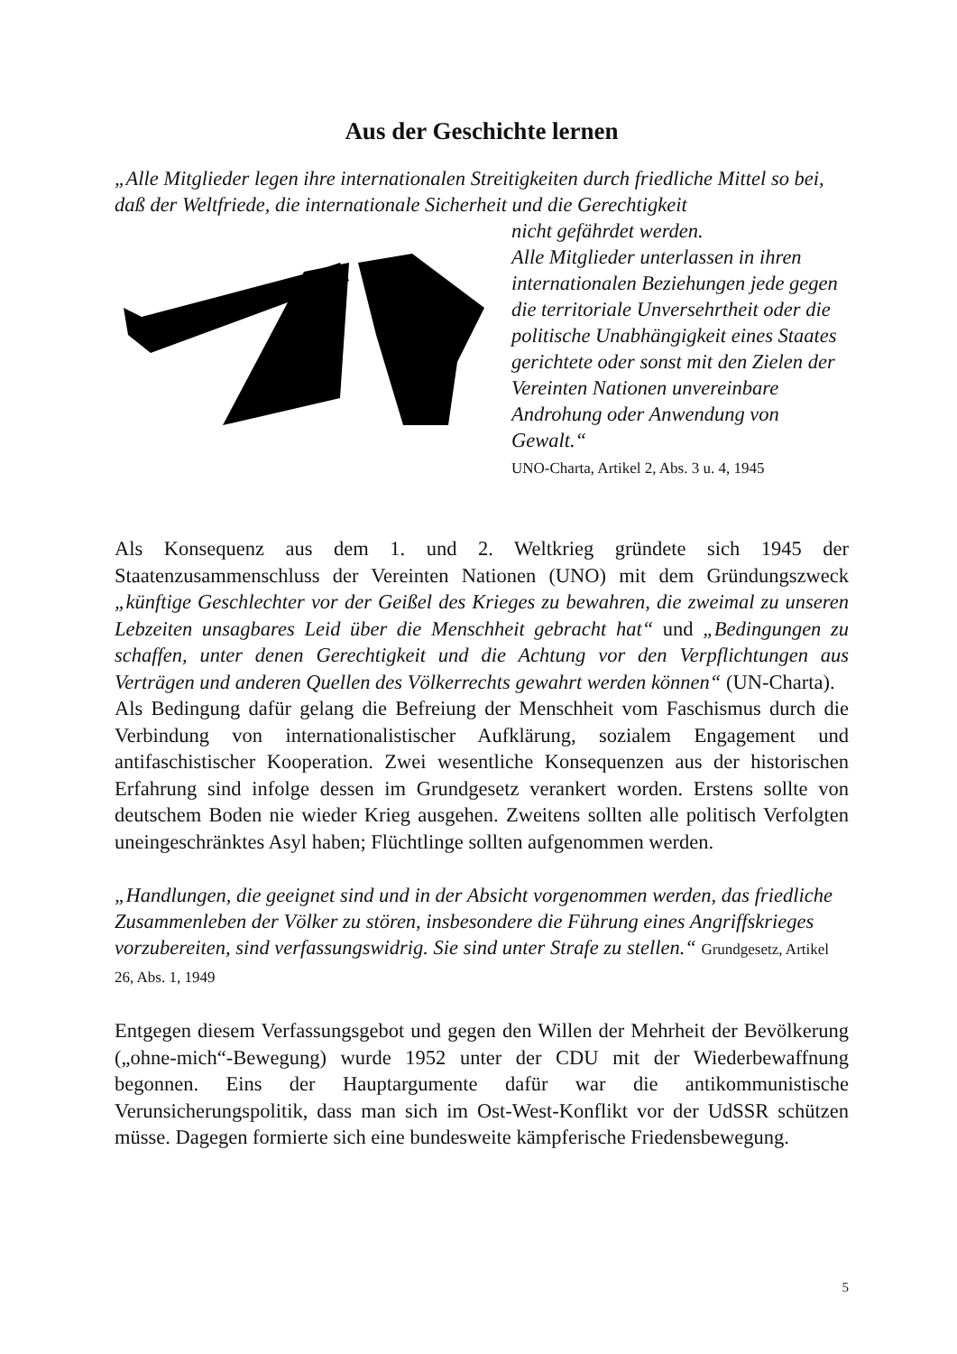Aus der Geschichte lernen
„Alle Mitglieder legen ihre internationalen Streitigkeiten durch friedliche Mittel so bei, daß der Weltfriede, die internationale Sicherheit und die Gerechtigkeit
nicht gefährdet werden.
Alle Mitglieder unterlassen in ihren internationalen Beziehungen jede gegen die territoriale Unversehrtheit oder die politische Unabhängigkeit eines Staates gerichtete oder sonst mit den Zielen der Vereinten Nationen unvereinbare Androhung oder Anwendung von Gewalt.“
UNO-Charta, Artikel 2, Abs. 3 u. 4, 1945
Als Konsequenz aus dem 1. und 2. Weltkrieg gründete sich 1945 der Staatenzusammenschluss der Vereinten Nationen (UNO) mit dem Gründungszweck „künftige Geschlechter vor der Geißel des Krieges zu bewahren, die zweimal zu unseren Lebzeiten unsagbares Leid über die Menschheit gebracht hat“ und „Bedingungen zu schaffen, unter denen Gerechtigkeit und die Achtung vor den Verpflichtungen aus Verträgen und anderen Quellen des Völkerrechts gewahrt werden können“ (UN-Charta).
Als Bedingung dafür gelang die Befreiung der Menschheit vom Faschismus durch die Verbindung von internationalistischer Aufklärung, sozialem Engagement und antifaschistischer Kooperation. Zwei wesentliche Konsequenzen aus der historischen Erfahrung sind infolge dessen im Grundgesetz verankert worden. Erstens sollte von deutschem Boden nie wieder Krieg ausgehen. Zweitens sollten alle politisch Verfolgten uneingeschränktes Asyl haben; Flüchtlinge sollten aufgenommen werden.
„Handlungen, die geeignet sind und in der Absicht vorgenommen werden, das friedliche Zusammenleben der Völker zu stören, insbesondere die Führung eines Angriffskrieges vorzubereiten, sind verfassungswidrig. Sie sind unter Strafe zu stellen.“ Grundgesetz, Artikel 26, Abs. 1, 1949
Entgegen diesem Verfassungsgebot und gegen den Willen der Mehrheit der Bevölkerung („ohne-mich“-Bewegung) wurde 1952 unter der CDU mit der Wiederbewaffnung begonnen. Eins der Hauptargumente dafür war die antikommunistische Verunsicherungspolitik, dass man sich im Ost-West-Konflikt vor der UdSSR schützen müsse. Dagegen formierte sich eine bundesweite kämpferische Friedensbewegung.
5